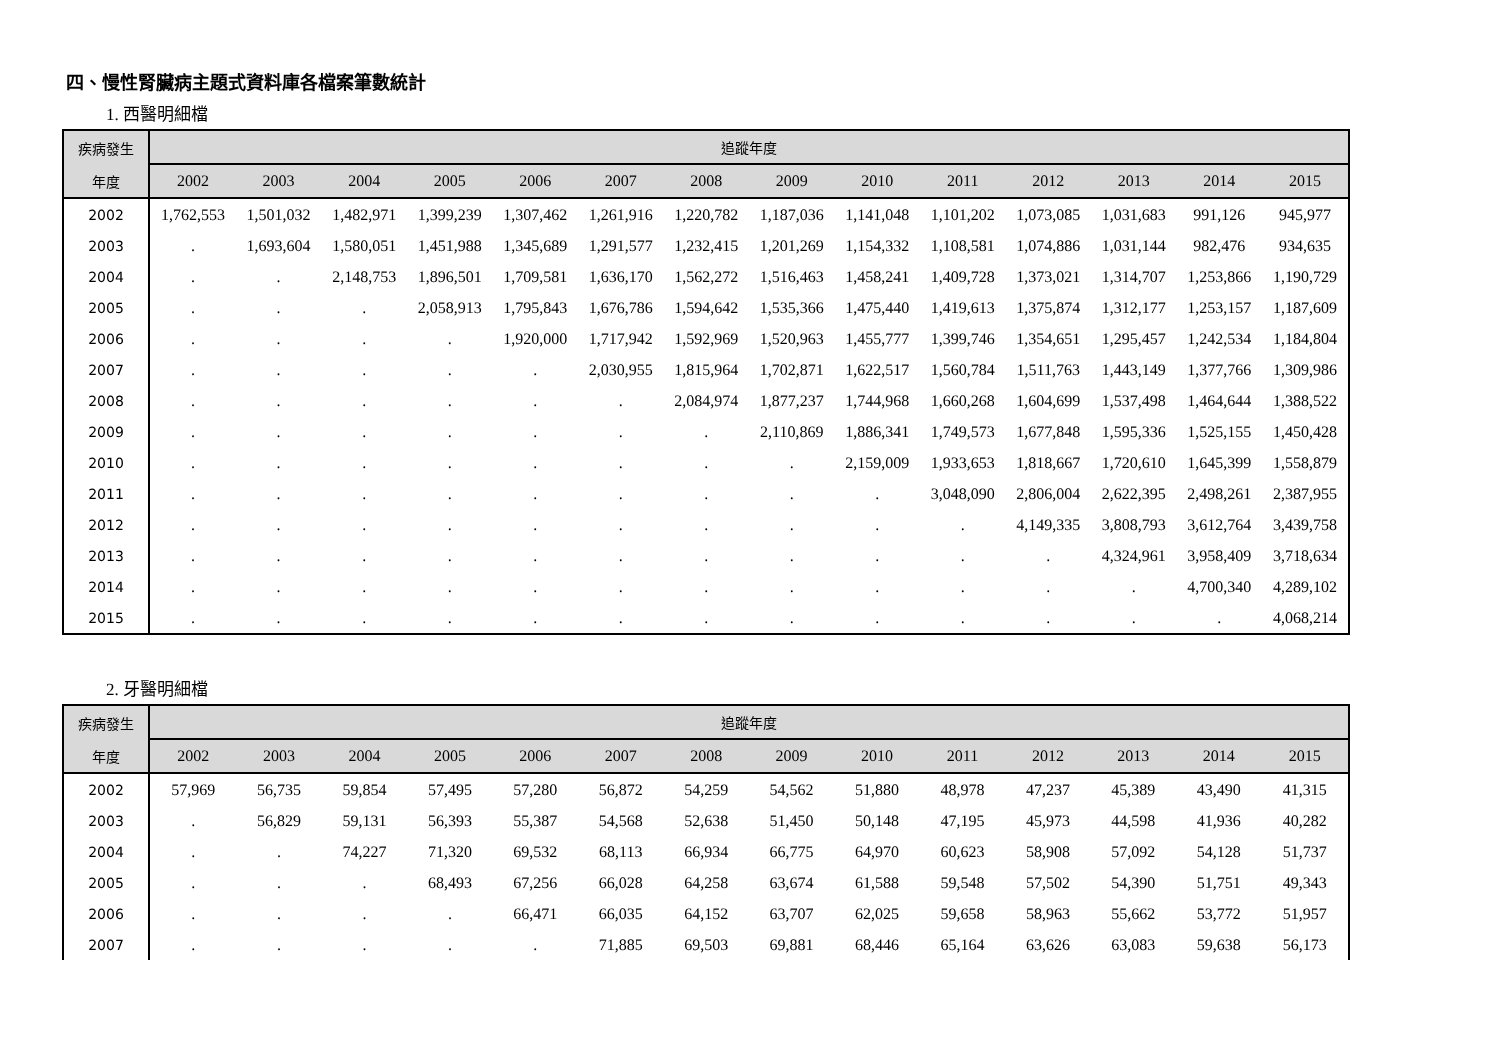四、慢性腎臟病主題式資料庫各檔案筆數統計
1. 西醫明細檔
| 疾病發生 | 追蹤年度 | | | | | | | | | | | | | |
| --- | --- | --- | --- | --- | --- | --- | --- | --- | --- | --- | --- | --- | --- | --- |
| 年度 | 2002 | 2003 | 2004 | 2005 | 2006 | 2007 | 2008 | 2009 | 2010 | 2011 | 2012 | 2013 | 2014 | 2015 |
| 2002 | 1,762,553 | 1,501,032 | 1,482,971 | 1,399,239 | 1,307,462 | 1,261,916 | 1,220,782 | 1,187,036 | 1,141,048 | 1,101,202 | 1,073,085 | 1,031,683 | 991,126 | 945,977 |
| 2003 | . | 1,693,604 | 1,580,051 | 1,451,988 | 1,345,689 | 1,291,577 | 1,232,415 | 1,201,269 | 1,154,332 | 1,108,581 | 1,074,886 | 1,031,144 | 982,476 | 934,635 |
| 2004 | . | . | 2,148,753 | 1,896,501 | 1,709,581 | 1,636,170 | 1,562,272 | 1,516,463 | 1,458,241 | 1,409,728 | 1,373,021 | 1,314,707 | 1,253,866 | 1,190,729 |
| 2005 | . | . | . | 2,058,913 | 1,795,843 | 1,676,786 | 1,594,642 | 1,535,366 | 1,475,440 | 1,419,613 | 1,375,874 | 1,312,177 | 1,253,157 | 1,187,609 |
| 2006 | . | . | . | . | 1,920,000 | 1,717,942 | 1,592,969 | 1,520,963 | 1,455,777 | 1,399,746 | 1,354,651 | 1,295,457 | 1,242,534 | 1,184,804 |
| 2007 | . | . | . | . | . | 2,030,955 | 1,815,964 | 1,702,871 | 1,622,517 | 1,560,784 | 1,511,763 | 1,443,149 | 1,377,766 | 1,309,986 |
| 2008 | . | . | . | . | . | . | 2,084,974 | 1,877,237 | 1,744,968 | 1,660,268 | 1,604,699 | 1,537,498 | 1,464,644 | 1,388,522 |
| 2009 | . | . | . | . | . | . | . | 2,110,869 | 1,886,341 | 1,749,573 | 1,677,848 | 1,595,336 | 1,525,155 | 1,450,428 |
| 2010 | . | . | . | . | . | . | . | . | 2,159,009 | 1,933,653 | 1,818,667 | 1,720,610 | 1,645,399 | 1,558,879 |
| 2011 | . | . | . | . | . | . | . | . | . | 3,048,090 | 2,806,004 | 2,622,395 | 2,498,261 | 2,387,955 |
| 2012 | . | . | . | . | . | . | . | . | . | . | 4,149,335 | 3,808,793 | 3,612,764 | 3,439,758 |
| 2013 | . | . | . | . | . | . | . | . | . | . | . | 4,324,961 | 3,958,409 | 3,718,634 |
| 2014 | . | . | . | . | . | . | . | . | . | . | . | . | 4,700,340 | 4,289,102 |
| 2015 | . | . | . | . | . | . | . | . | . | . | . | . | . | 4,068,214 |
2. 牙醫明細檔
| 疾病發生 | 追蹤年度 | | | | | | | | | | | | | |
| --- | --- | --- | --- | --- | --- | --- | --- | --- | --- | --- | --- | --- | --- | --- |
| 年度 | 2002 | 2003 | 2004 | 2005 | 2006 | 2007 | 2008 | 2009 | 2010 | 2011 | 2012 | 2013 | 2014 | 2015 |
| 2002 | 57,969 | 56,735 | 59,854 | 57,495 | 57,280 | 56,872 | 54,259 | 54,562 | 51,880 | 48,978 | 47,237 | 45,389 | 43,490 | 41,315 |
| 2003 | . | 56,829 | 59,131 | 56,393 | 55,387 | 54,568 | 52,638 | 51,450 | 50,148 | 47,195 | 45,973 | 44,598 | 41,936 | 40,282 |
| 2004 | . | . | 74,227 | 71,320 | 69,532 | 68,113 | 66,934 | 66,775 | 64,970 | 60,623 | 58,908 | 57,092 | 54,128 | 51,737 |
| 2005 | . | . | . | 68,493 | 67,256 | 66,028 | 64,258 | 63,674 | 61,588 | 59,548 | 57,502 | 54,390 | 51,751 | 49,343 |
| 2006 | . | . | . | . | 66,471 | 66,035 | 64,152 | 63,707 | 62,025 | 59,658 | 58,963 | 55,662 | 53,772 | 51,957 |
| 2007 | . | . | . | . | . | 71,885 | 69,503 | 69,881 | 68,446 | 65,164 | 63,626 | 63,083 | 59,638 | 56,173 |